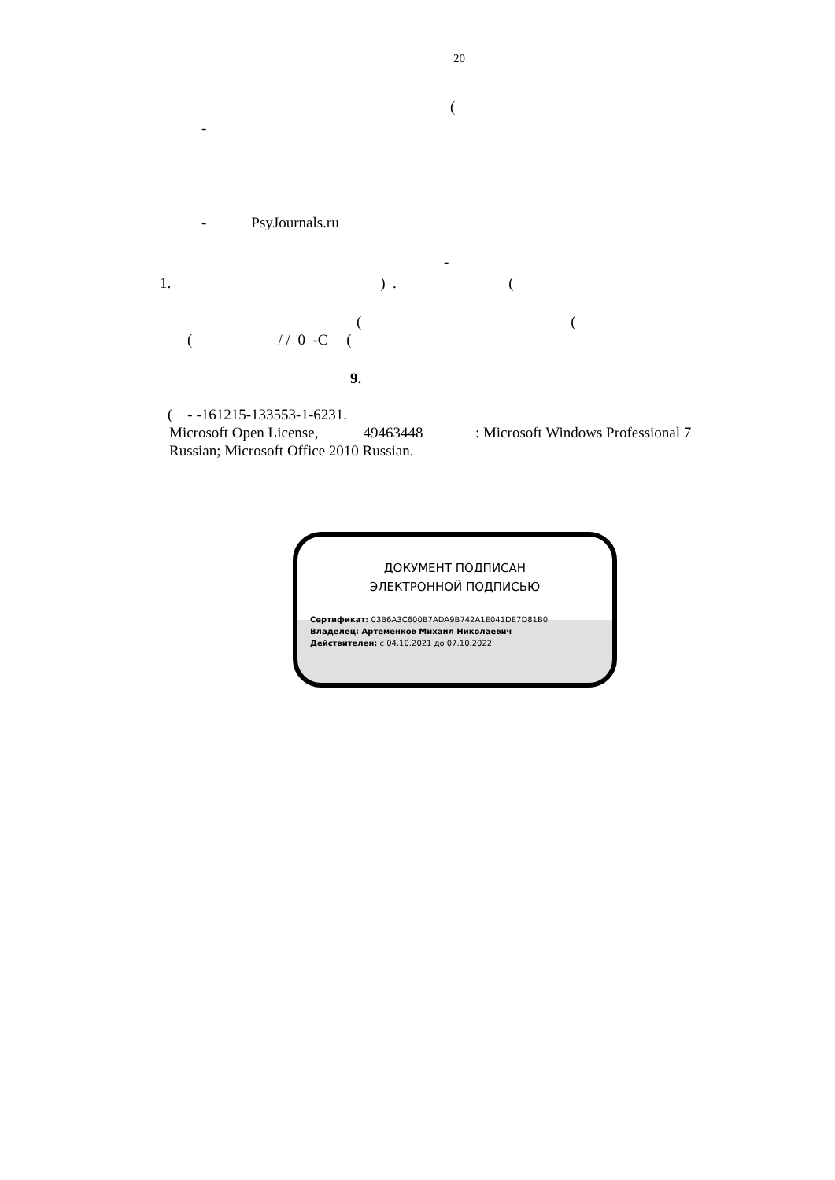20
(
-
- PsyJournals.ru
-
1. ) . (
( (
( / / 0 -C (
9.
( - -161215-133553-1-6231.
Microsoft Open License, 49463448 : Microsoft Windows Professional 7
Russian; Microsoft Office 2010 Russian.
ДОКУМЕНТ ПОДПИСАН
ЭЛЕКТРОННОЙ ПОДПИСЬЮ
Сертификат: 03B6A3C600B7ADA9B742A1E041DE7D81B0
Владелец: Артеменков Михаил Николаевич
Действителен: с 04.10.2021 до 07.10.2022